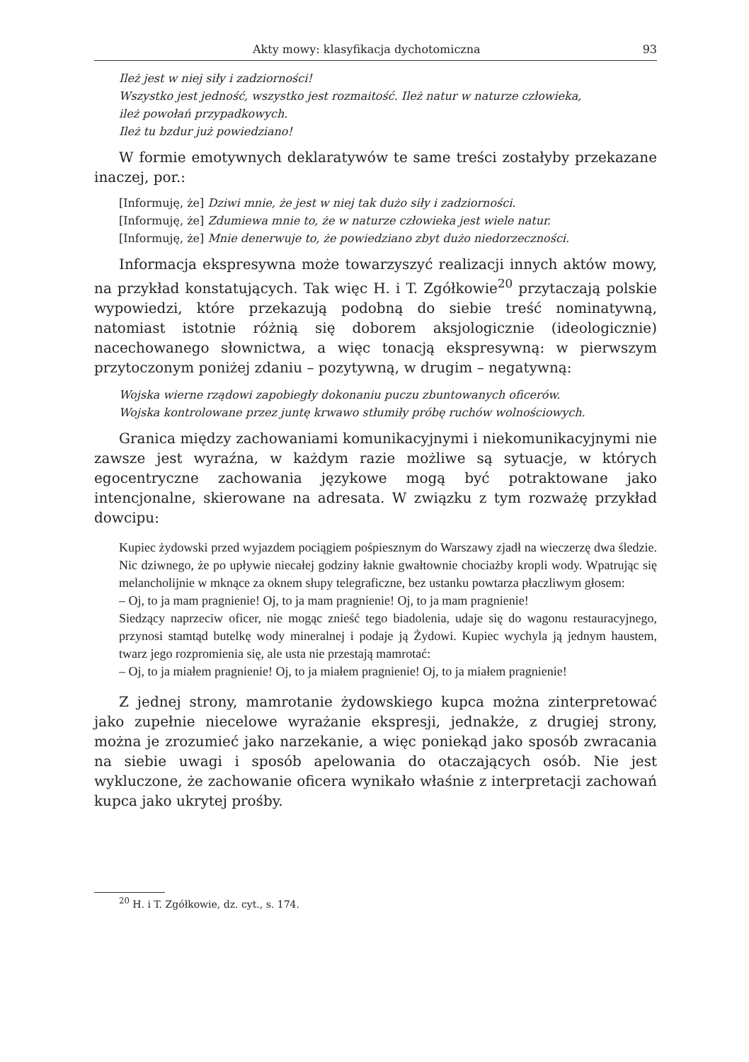Akty mowy: klasyfikacja dychotomiczna 93
Ileż jest w niej siły i zadziorności!
Wszystko jest jedność, wszystko jest rozmaitość. Ileż natur w naturze człowieka,
ileż powołań przypadkowych.
Ileż tu bzdur już powiedziano!
W formie emotywnych deklaratywów te same treści zostałyby przekazane inaczej, por.:
[Informuję, że] Dziwi mnie, że jest w niej tak dużo siły i zadziorności.
[Informuję, że] Zdumiewa mnie to, że w naturze człowieka jest wiele natur.
[Informuję, że] Mnie denerwuje to, że powiedziano zbyt dużo niedorzeczności.
Informacja ekspresywna może towarzyszyć realizacji innych aktów mowy, na przykład konstatujących. Tak więc H. i T. Zgółkowie<sup>20</sup> przytaczają polskie wypowiedzi, które przekazują podobną do siebie treść nominatywną, natomiast istotnie różnią się doborem aksjologicznie (ideologicznie) nacechowanego słownictwa, a więc tonacją ekspresywną: w pierwszym przytoczonym poniżej zdaniu – pozytywną, w drugim – negatywną:
Wojska wierne rządowi zapobiegły dokonaniu puczu zbuntowanych oficerów.
Wojska kontrolowane przez juntę krwawo stłumiły próbę ruchów wolnościowych.
Granica między zachowaniami komunikacyjnymi i niekomunikacyjnymi nie zawsze jest wyraźna, w każdym razie możliwe są sytuacje, w których egocentryczne zachowania językowe mogą być potraktowane jako intencjonalne, skierowane na adresata. W związku z tym rozważę przykład dowcipu:
Kupiec żydowski przed wyjazdem pociągiem pośpiesznym do Warszawy zjadł na wieczerzę dwa śledzie. Nic dziwnego, że po upływie niecałej godziny łaknie gwałtownie chociażby kropli wody. Wpatrując się melancholijnie w mknące za oknem słupy telegraficzne, bez ustanku powtarza płaczliwym głosem:
– Oj, to ja mam pragnienie! Oj, to ja mam pragnienie! Oj, to ja mam pragnienie!
Siedzący naprzeciw oficer, nie mogąc znieść tego biadolenia, udaje się do wagonu restauracyjnego, przynosi stamtąd butelkę wody mineralnej i podaje ją Żydowi. Kupiec wychyla ją jednym haustem, twarz jego rozpromienia się, ale usta nie przestają mamrotać:
– Oj, to ja miałem pragnienie! Oj, to ja miałem pragnienie! Oj, to ja miałem pragnienie!
Z jednej strony, mamrotanie żydowskiego kupca można zinterpretować jako zupełnie niecelowe wyrażanie ekspresji, jednakże, z drugiej strony, można je zrozumieć jako narzekanie, a więc poniekąd jako sposób zwracania na siebie uwagi i sposób apelowania do otaczających osób. Nie jest wykluczone, że zachowanie oficera wynikało właśnie z interpretacji zachowań kupca jako ukrytej prośby.
<sup>20</sup> H. i T. Zgółkowie, dz. cyt., s. 174.